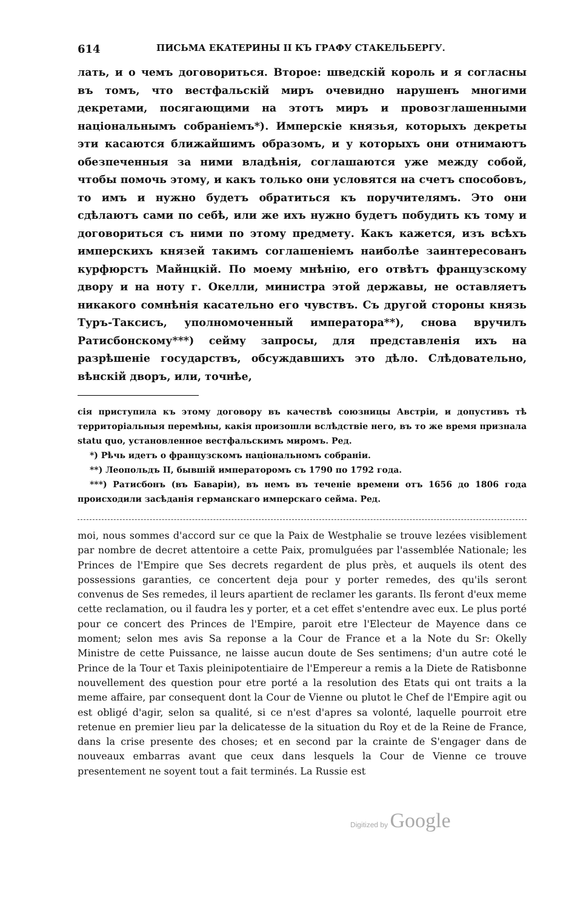614 ПИСЬМА ЕКАТЕРИНЫ II КЪ ГРАФУ СТАКЕЛЬБЕРГУ.
лать, и о чемъ договориться. Второе: шведскій король и я согласны въ томъ, что вестфальскій миръ очевидно нарушенъ многими декретами, посягающими на этотъ миръ и провозглашенными національнымъ собраніемъ*). Имперскіе князья, которыхъ декреты эти касаются ближайшимъ образомъ, и у которыхъ они отнимаютъ обезпеченныя за ними владѣнія, соглашаются уже между собой, чтобы помочь этому, и какъ только они условятся на счетъ способовъ, то имъ и нужно будетъ обратиться къ поручителямъ. Это они сдѣлаютъ сами по себѣ, или же ихъ нужно будетъ побудить къ тому и договориться съ ними по этому предмету. Какъ кажется, изъ всѣхъ имперскихъ князей такимъ соглашеніемъ наиболѣе заинтересованъ курфюрстъ Майнцкій. По моему мнѣнію, его отвѣтъ французскому двору и на ноту г. Окелли, министра этой державы, не оставляетъ никакого сомнѣнія касательно его чувствъ. Съ другой стороны князь Туръ-Таксисъ, уполномоченный императора**), снова вручилъ Ратисбонскому***) сейму запросы, для представленія ихъ на разрѣшеніе государствъ, обсуждавшихъ это дѣло. Слѣдовательно, вѣнскій дворъ, или, точнѣе,
сія приступила къ этому договору въ качествѣ союзницы Австріи, и допустивъ тѣ территоріальныя перемѣны, какія произошли вслѣдствіе него, въ то же время признала statu quo, установленное вестфальскимъ миромъ. Ред.
*) Рѣчь идетъ о французскомъ національномъ собраніи.
**) Леопольдъ II, бывшій императоромъ съ 1790 по 1792 года.
***) Ратисбонъ (въ Баваріи), въ немъ въ теченіе времени отъ 1656 до 1806 года происходили засѣданія германскаго имперскаго сейма. Ред.
moi, nous sommes d'accord sur ce que la Paix de Westphalie se trouve lezées visiblement par nombre de decret attentoire a cette Paix, promulguées par l'assemblée Nationale; les Princes de l'Empire que Ses decrets regardent de plus près, et auquels ils otent des possessions garanties, ce concertent deja pour y porter remedes, des qu'ils seront convenus de Ses remedes, il leurs apartient de reclamer les garants. Ils feront d'eux meme cette reclamation, ou il faudra les y porter, et a cet effet s'entendre avec eux. Le plus porté pour ce concert des Princes de l'Empire, paroit etre l'Electeur de Mayence dans ce moment; selon mes avis Sa reponse a la Cour de France et a la Note du Sr: Okelly Ministre de cette Puissance, ne laisse aucun doute de Ses sentimens; d'un autre coté le Prince de la Tour et Taxis pleinipotentiaire de l'Empereur a remis a la Diete de Ratisbonne nouvellement des question pour etre porté a la resolution des Etats qui ont traits a la meme affaire, par consequent dont la Cour de Vienne ou plutot le Chef de l'Empire agit ou est obligé d'agir, selon sa qualité, si ce n'est d'apres sa volonté, laquelle pourroit etre retenue en premier lieu par la delicatesse de la situation du Roy et de la Reine de France, dans la crise presente des choses; et en second par la crainte de S'engager dans de nouveaux embarras avant que ceux dans lesquels la Cour de Vienne ce trouve presentement ne soyent tout a fait terminés. La Russie est
Digitized by Google